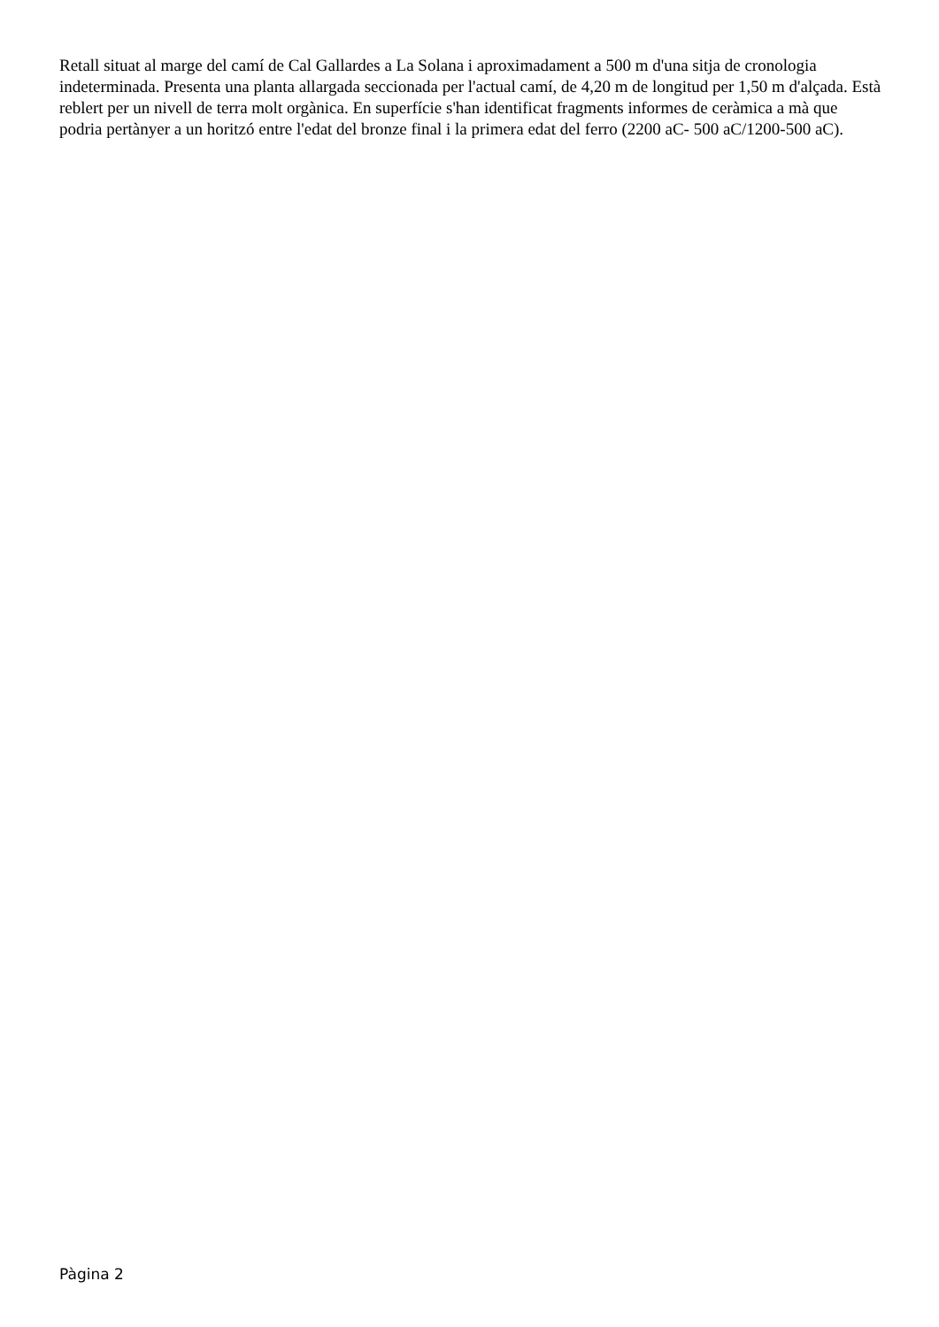Retall situat al marge del camí de Cal Gallardes a La Solana i aproximadament a 500 m d'una sitja de cronologia indeterminada. Presenta una planta allargada seccionada per l'actual camí, de 4,20 m de longitud per 1,50 m d'alçada. Està reblert per un nivell de terra molt orgànica. En superfície s'han identificat fragments informes de ceràmica a mà que podria pertànyer a un horitzó entre l'edat del bronze final i la primera edat del ferro (2200 aC- 500 aC/1200-500 aC).
Pàgina 2